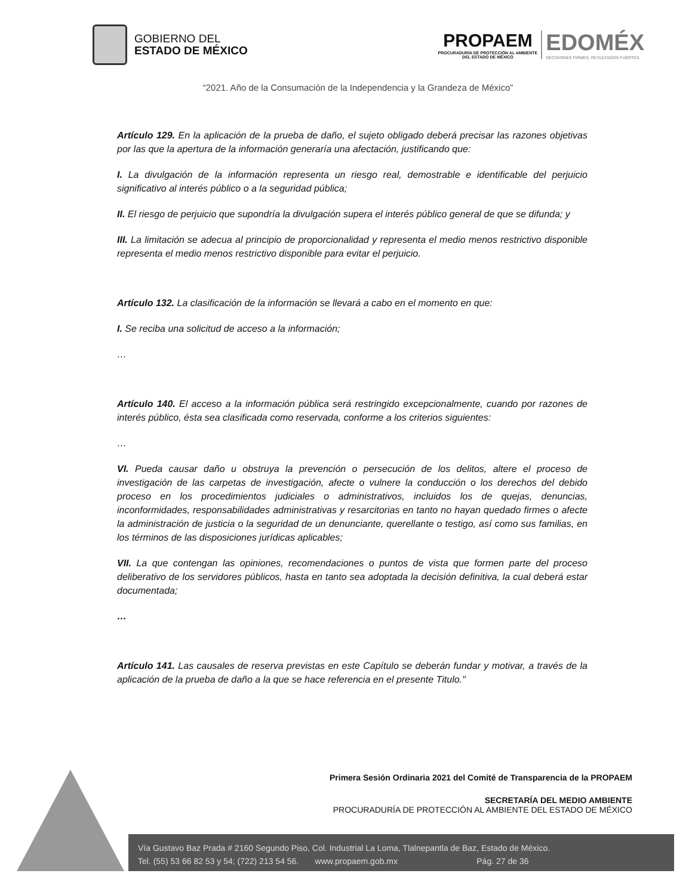GOBIERNO DEL
ESTADO DE MÉXICO
PROPAEM
PROCURADURÍA DE PROTECCIÓN AL AMBIENTE
DEL ESTADO DE MÉXICO
EDOMÉX
DECISIONES FIRMES, RESULTADOS FUERTES.
“2021. Año de la Consumación de la Independencia y la Grandeza de México”
Artículo 129. En la aplicación de la prueba de daño, el sujeto obligado deberá precisar las razones objetivas por las que la apertura de la información generaría una afectación, justificando que:
I. La divulgación de la información representa un riesgo real, demostrable e identificable del perjuicio significativo al interés público o a la seguridad pública;
II. El riesgo de perjuicio que supondría la divulgación supera el interés público general de que se difunda; y
III. La limitación se adecua al principio de proporcionalidad y representa el medio menos restrictivo disponible representa el medio menos restrictivo disponible para evitar el perjuicio.
Artículo 132. La clasificación de la información se llevará a cabo en el momento en que:
I. Se reciba una solicitud de acceso a la información;
…
Artículo 140. El acceso a la información pública será restringido excepcionalmente, cuando por razones de interés público, ésta sea clasificada como reservada, conforme a los criterios siguientes:
…
VI. Pueda causar daño u obstruya la prevención o persecución de los delitos, altere el proceso de investigación de las carpetas de investigación, afecte o vulnere la conducción o los derechos del debido proceso en los procedimientos judiciales o administrativos, incluidos los de quejas, denuncias, inconformidades, responsabilidades administrativas y resarcitorias en tanto no hayan quedado firmes o afecte la administración de justicia o la seguridad de un denunciante, querellante o testigo, así como sus familias, en los términos de las disposiciones jurídicas aplicables;
VII. La que contengan las opiniones, recomendaciones o puntos de vista que formen parte del proceso deliberativo de los servidores públicos, hasta en tanto sea adoptada la decisión definitiva, la cual deberá estar documentada;
…
Artículo 141. Las causales de reserva previstas en este Capítulo se deberán fundar y motivar, a través de la aplicación de la prueba de daño a la que se hace referencia en el presente Titulo."
Primera Sesión Ordinaria 2021 del Comité de Transparencia de la PROPAEM
SECRETARÍA DEL MEDIO AMBIENTE
PROCURADURÍA DE PROTECCIÓN AL AMBIENTE DEL ESTADO DE MÉXICO
Vía Gustavo Baz Prada # 2160 Segundo Piso, Col. Industrial La Loma, Tlalnepantla de Baz, Estado de México.
Tel. (55) 53 66 82 53 y 54; (722) 213 54 56. www.propaem.gob.mx Pág. 27 de 36